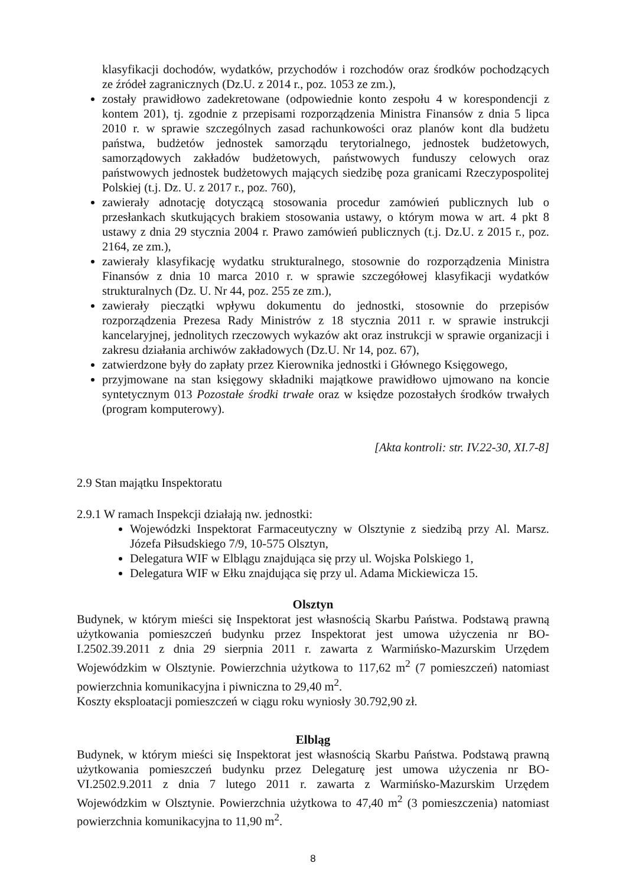klasyfikacji dochodów, wydatków, przychodów i rozchodów oraz środków pochodzących ze źródeł zagranicznych (Dz.U. z 2014 r., poz. 1053 ze zm.),
zostały prawidłowo zadekretowane (odpowiednie konto zespołu 4 w korespondencji z kontem 201), tj. zgodnie z przepisami rozporządzenia Ministra Finansów z dnia 5 lipca 2010 r. w sprawie szczególnych zasad rachunkowości oraz planów kont dla budżetu państwa, budżetów jednostek samorządu terytorialnego, jednostek budżetowych, samorządowych zakładów budżetowych, państwowych funduszy celowych oraz państwowych jednostek budżetowych mających siedzibę poza granicami Rzeczypospolitej Polskiej (t.j. Dz. U. z 2017 r., poz. 760),
zawierały adnotację dotyczącą stosowania procedur zamówień publicznych lub o przesłankach skutkujących brakiem stosowania ustawy, o którym mowa w art. 4 pkt 8 ustawy z dnia 29 stycznia 2004 r. Prawo zamówień publicznych (t.j. Dz.U. z 2015 r., poz. 2164, ze zm.),
zawierały klasyfikację wydatku strukturalnego, stosownie do rozporządzenia Ministra Finansów z dnia 10 marca 2010 r. w sprawie szczegółowej klasyfikacji wydatków strukturalnych (Dz. U. Nr 44, poz. 255 ze zm.),
zawierały pieczątki wpływu dokumentu do jednostki, stosownie do przepisów rozporządzenia Prezesa Rady Ministrów z 18 stycznia 2011 r. w sprawie instrukcji kancelaryjnej, jednolitych rzeczowych wykazów akt oraz instrukcji w sprawie organizacji i zakresu działania archiwów zakładowych (Dz.U. Nr 14, poz. 67),
zatwierdzone były do zapłaty przez Kierownika jednostki i Głównego Księgowego,
przyjmowane na stan księgowy składniki majątkowe prawidłowo ujmowano na koncie syntetycznym 013 Pozostałe środki trwałe oraz w księdze pozostałych środków trwałych (program komputerowy).
[Akta kontroli: str. IV.22-30, XI.7-8]
2.9 Stan majątku Inspektoratu
2.9.1 W ramach Inspekcji działają nw. jednostki:
Wojewódzki Inspektorat Farmaceutyczny w Olsztynie z siedzibą przy Al. Marsz. Józefa Piłsudskiego 7/9, 10-575 Olsztyn,
Delegatura WIF w Elblągu znajdująca się przy ul. Wojska Polskiego 1,
Delegatura WIF w Ełku znajdująca się przy ul. Adama Mickiewicza 15.
Olsztyn
Budynek, w którym mieści się Inspektorat jest własnością Skarbu Państwa. Podstawą prawną użytkowania pomieszczeń budynku przez Inspektorat jest umowa użyczenia nr BO-I.2502.39.2011 z dnia 29 sierpnia 2011 r. zawarta z Warmińsko-Mazurskim Urzędem Wojewódzkim w Olsztynie. Powierzchnia użytkowa to 117,62 m<sup>2</sup> (7 pomieszczeń) natomiast powierzchnia komunikacyjna i piwniczna to 29,40 m<sup>2</sup>.
Koszty eksploatacji pomieszczeń w ciągu roku wyniosły 30.792,90 zł.
Elbląg
Budynek, w którym mieści się Inspektorat jest własnością Skarbu Państwa. Podstawą prawną użytkowania pomieszczeń budynku przez Delegaturę jest umowa użyczenia nr BO-VI.2502.9.2011 z dnia 7 lutego 2011 r. zawarta z Warmińsko-Mazurskim Urzędem Wojewódzkim w Olsztynie. Powierzchnia użytkowa to 47,40 m<sup>2</sup> (3 pomieszczenia) natomiast powierzchnia komunikacyjna to 11,90 m<sup>2</sup>.
8